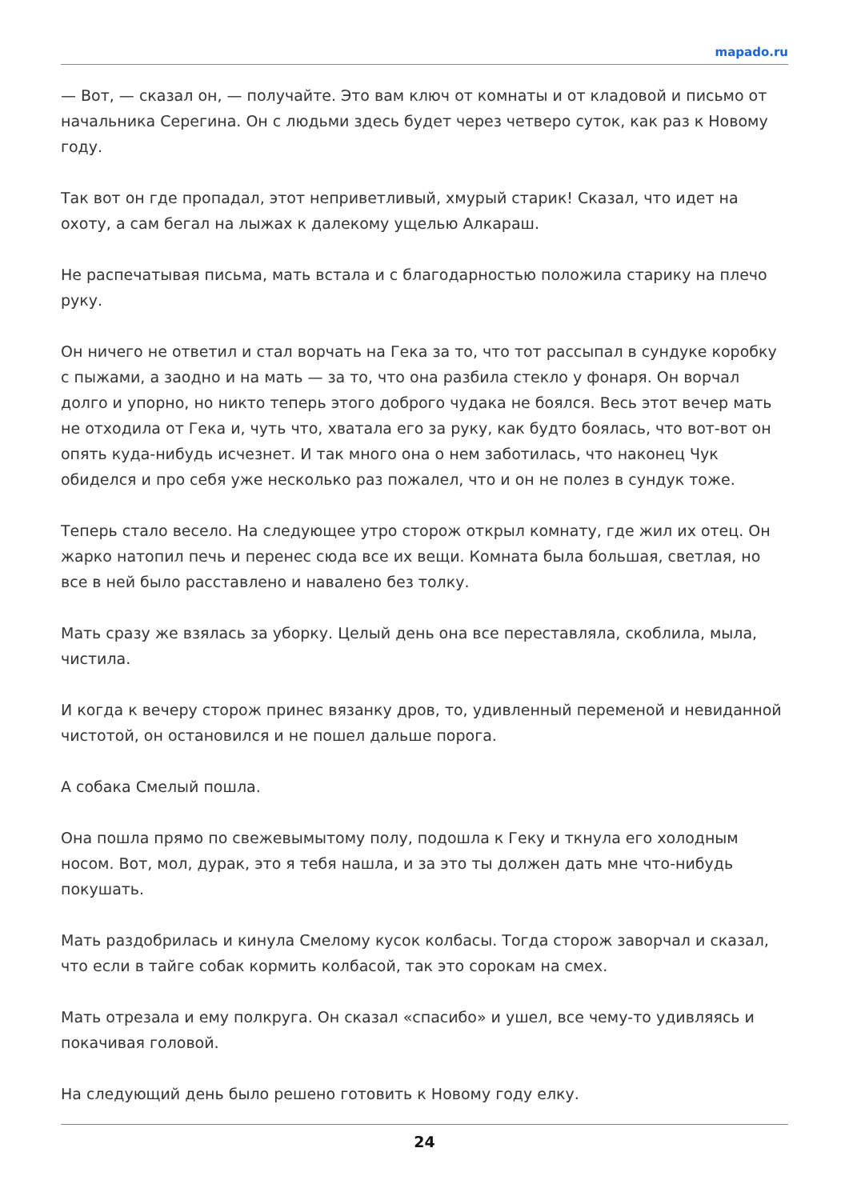mapado.ru
— Вот, — сказал он, — получайте. Это вам ключ от комнаты и от кладовой и письмо от начальника Серегина. Он с людьми здесь будет через четверо суток, как раз к Новому году.
Так вот он где пропадал, этот неприветливый, хмурый старик! Сказал, что идет на охоту, а сам бегал на лыжах к далекому ущелью Алкараш.
Не распечатывая письма, мать встала и с благодарностью положила старику на плечо руку.
Он ничего не ответил и стал ворчать на Гека за то, что тот рассыпал в сундуке коробку с пыжами, а заодно и на мать — за то, что она разбила стекло у фонаря. Он ворчал долго и упорно, но никто теперь этого доброго чудака не боялся. Весь этот вечер мать не отходила от Гека и, чуть что, хватала его за руку, как будто боялась, что вот-вот он опять куда-нибудь исчезнет. И так много она о нем заботилась, что наконец Чук обиделся и про себя уже несколько раз пожалел, что и он не полез в сундук тоже.
Теперь стало весело. На следующее утро сторож открыл комнату, где жил их отец. Он жарко натопил печь и перенес сюда все их вещи. Комната была большая, светлая, но все в ней было расставлено и навалено без толку.
Мать сразу же взялась за уборку. Целый день она все переставляла, скоблила, мыла, чистила.
И когда к вечеру сторож принес вязанку дров, то, удивленный переменой и невиданной чистотой, он остановился и не пошел дальше порога.
А собака Смелый пошла.
Она пошла прямо по свежевымытому полу, подошла к Геку и ткнула его холодным носом. Вот, мол, дурак, это я тебя нашла, и за это ты должен дать мне что-нибудь покушать.
Мать раздобрилась и кинула Смелому кусок колбасы. Тогда сторож заворчал и сказал, что если в тайге собак кормить колбасой, так это сорокам на смех.
Мать отрезала и ему полкруга. Он сказал «спасибо» и ушел, все чему-то удивляясь и покачивая головой.
На следующий день было решено готовить к Новому году елку.
24